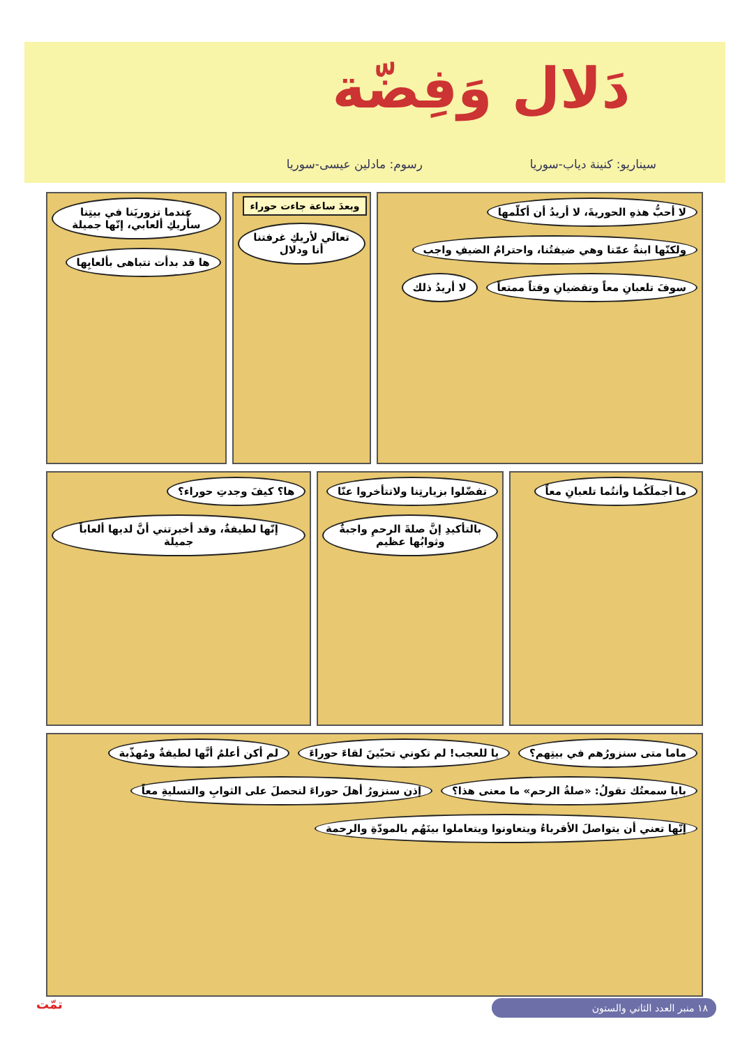دَلال وَفِضّة
سيناريو: كنينة دياب-سوريا رسوم: مادلين عيسى-سوريا
لا أحبُّ هذهِ الحوريةَ، لا أريدُ أن أكلّمها
ولكنّها ابنةُ عمّنا وهي ضيفتُنا، واحترامُ الضيفِ واجب
سوفَ تلعبانِ معاً وتقضيانِ وقتاً ممتعاً
لا أريدُ ذلك
وبعدَ ساعة جاءت حوراء
تعالَي لأريكِ غرفتنا أنا ودلال
عندما تزوريَنا في بيتِنا سأُريكِ ألعابي، إنّها جميلة
ها قد بدأت تتباهى بألعابِها
ما أجملَكُما وأنتُما تلعبانِ معاً
تفضّلوا بزيارتِنا ولاتتأخروا عنّا
بالتأكيدِ إنَّ صلةَ الرحمِ واجبةٌ وثوابُها عظيم
ها؟ كيفَ وجدتِ حوراء؟
إنّها لطيفةٌ، وقد أخبرتني أنَّ لديها ألعاباً جميلة
ماما متى سنزورُهم في بيتِهم؟
يا للعجب! لم تكوني تحبّينَ لقاءَ حوراءَ
لم أكن أعلمُ أنَّها لطيفةٌ ومُهذّبة
بابا سمعتُك تقولُ: «صلةُ الرحم» ما معنى هذا؟
إذن سنزورُ أهلَ حوراءَ لنحصلَ على الثوابِ والتسليةِ معاً
إنّها تعني أن يتواصلَ الأقرباءُ ويتعاونوا ويتعاملوا بينَهُم بالمودّةِ والرحمة
١٨ منبر العدد الثاني والستون
تمّت